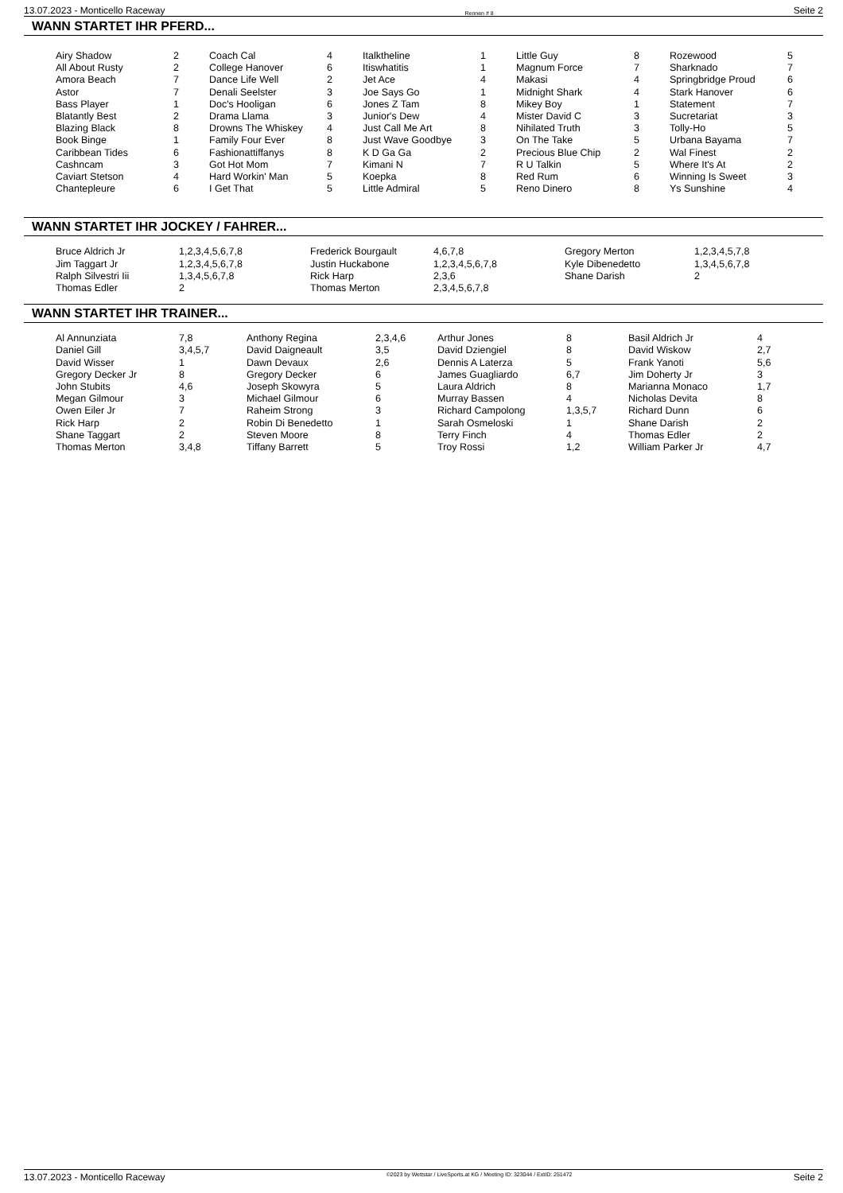13.07.2023 - Monticello Raceway Rennen # 8 Seite 2
WANN STARTET IHR PFERD...
| Airy Shadow | 2 | Coach Cal | 4 | Italktheline | 1 | Little Guy | 8 | Rozewood | 5 |
| All About Rusty | 2 | College Hanover | 6 | Itiswhatitis | 1 | Magnum Force | 7 | Sharknado | 7 |
| Amora Beach | 7 | Dance Life Well | 2 | Jet Ace | 4 | Makasi | 4 | Springbridge Proud | 6 |
| Astor | 7 | Denali Seelster | 3 | Joe Says Go | 1 | Midnight Shark | 4 | Stark Hanover | 6 |
| Bass Player | 1 | Doc's Hooligan | 6 | Jones Z Tam | 8 | Mikey Boy | 1 | Statement | 7 |
| Blatantly Best | 2 | Drama Llama | 3 | Junior's Dew | 4 | Mister David C | 3 | Sucretariat | 3 |
| Blazing Black | 8 | Drowns The Whiskey | 4 | Just Call Me Art | 8 | Nihilated Truth | 3 | Tolly-Ho | 5 |
| Book Binge | 1 | Family Four Ever | 8 | Just Wave Goodbye | 3 | On The Take | 5 | Urbana Bayama | 7 |
| Caribbean Tides | 6 | Fashionattiffanys | 8 | K D Ga Ga | 2 | Precious Blue Chip | 2 | Wal Finest | 2 |
| Cashncam | 3 | Got Hot Mom | 7 | Kimani N | 7 | R U Talkin | 5 | Where It's At | 2 |
| Caviart Stetson | 4 | Hard Workin' Man | 5 | Koepka | 8 | Red Rum | 6 | Winning Is Sweet | 3 |
| Chantepleure | 6 | I Get That | 5 | Little Admiral | 5 | Reno Dinero | 8 | Ys Sunshine | 4 |
WANN STARTET IHR JOCKEY / FAHRER...
| Bruce Aldrich Jr | 1,2,3,4,5,6,7,8 | Frederick Bourgault | 4,6,7,8 | Gregory Merton | 1,2,3,4,5,7,8 |
| Jim Taggart Jr | 1,2,3,4,5,6,7,8 | Justin Huckabone | 1,2,3,4,5,6,7,8 | Kyle Dibenedetto | 1,3,4,5,6,7,8 |
| Ralph Silvestri Iii | 1,3,4,5,6,7,8 | Rick Harp | 2,3,6 | Shane Darish | 2 |
| Thomas Edler | 2 | Thomas Merton | 2,3,4,5,6,7,8 | | |
WANN STARTET IHR TRAINER...
| Al Annunziata | 7,8 | Anthony Regina | 2,3,4,6 | Arthur Jones | 8 | Basil Aldrich Jr | 4 |
| Daniel Gill | 3,4,5,7 | David Daigneault | 3,5 | David Dziengiel | 8 | David Wiskow | 2,7 |
| David Wisser | 1 | Dawn Devaux | 2,6 | Dennis A Laterza | 5 | Frank Yanoti | 5,6 |
| Gregory Decker Jr | 8 | Gregory Decker | 6 | James Guagliardo | 6,7 | Jim Doherty Jr | 3 |
| John Stubits | 4,6 | Joseph Skowyra | 5 | Laura Aldrich | 8 | Marianna Monaco | 1,7 |
| Megan Gilmour | 3 | Michael Gilmour | 6 | Murray Bassen | 4 | Nicholas Devita | 8 |
| Owen Eiler Jr | 7 | Raheim Strong | 3 | Richard Campolong | 1,3,5,7 | Richard Dunn | 6 |
| Rick Harp | 2 | Robin Di Benedetto | 1 | Sarah Osmeloski | 1 | Shane Darish | 2 |
| Shane Taggart | 2 | Steven Moore | 8 | Terry Finch | 4 | Thomas Edler | 2 |
| Thomas Merton | 3,4,8 | Tiffany Barrett | 5 | Troy Rossi | 1,2 | William Parker Jr | 4,7 |
13.07.2023 - Monticello Raceway ©2023 by Wettstar / LiveSports.at KG / Meeting ID: 323044 / ExtID: 251472 Seite 2